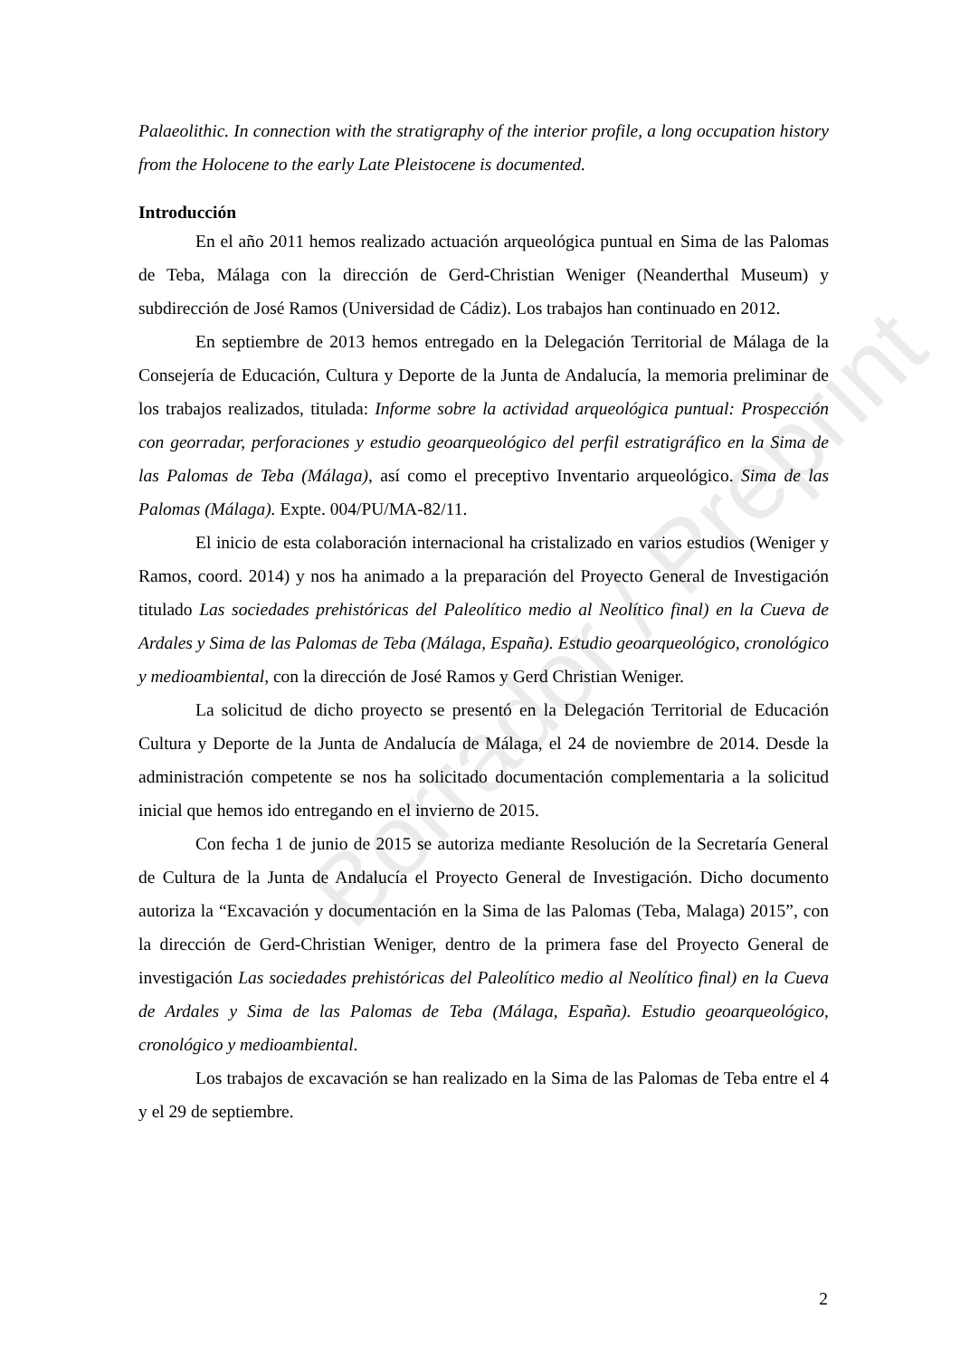Borrador / Preprint
Palaeolithic. In connection with the stratigraphy of the interior profile, a long occupation history from the Holocene to the early Late Pleistocene is documented.
Introducción
En el año 2011 hemos realizado actuación arqueológica puntual en Sima de las Palomas de Teba, Málaga con la dirección de Gerd-Christian Weniger (Neanderthal Museum) y subdirección de José Ramos (Universidad de Cádiz). Los trabajos han continuado en 2012.
En septiembre de 2013 hemos entregado en la Delegación Territorial de Málaga de la Consejería de Educación, Cultura y Deporte de la Junta de Andalucía, la memoria preliminar de los trabajos realizados, titulada: Informe sobre la actividad arqueológica puntual: Prospección con georradar, perforaciones y estudio geoarqueológico del perfil estratigráfico en la Sima de las Palomas de Teba (Málaga), así como el preceptivo Inventario arqueológico. Sima de las Palomas (Málaga). Expte. 004/PU/MA-82/11.
El inicio de esta colaboración internacional ha cristalizado en varios estudios (Weniger y Ramos, coord. 2014) y nos ha animado a la preparación del Proyecto General de Investigación titulado Las sociedades prehistóricas del Paleolítico medio al Neolítico final) en la Cueva de Ardales y Sima de las Palomas de Teba (Málaga, España). Estudio geoarqueológico, cronológico y medioambiental, con la dirección de José Ramos y Gerd Christian Weniger.
La solicitud de dicho proyecto se presentó en la Delegación Territorial de Educación Cultura y Deporte de la Junta de Andalucía de Málaga, el 24 de noviembre de 2014. Desde la administración competente se nos ha solicitado documentación complementaria a la solicitud inicial que hemos ido entregando en el invierno de 2015.
Con fecha 1 de junio de 2015 se autoriza mediante Resolución de la Secretaría General de Cultura de la Junta de Andalucía el Proyecto General de Investigación. Dicho documento autoriza la “Excavación y documentación en la Sima de las Palomas (Teba, Malaga) 2015”, con la dirección de Gerd-Christian Weniger, dentro de la primera fase del Proyecto General de investigación Las sociedades prehistóricas del Paleolítico medio al Neolítico final) en la Cueva de Ardales y Sima de las Palomas de Teba (Málaga, España). Estudio geoarqueológico, cronológico y medioambiental.
Los trabajos de excavación se han realizado en la Sima de las Palomas de Teba entre el 4 y el 29 de septiembre.
2